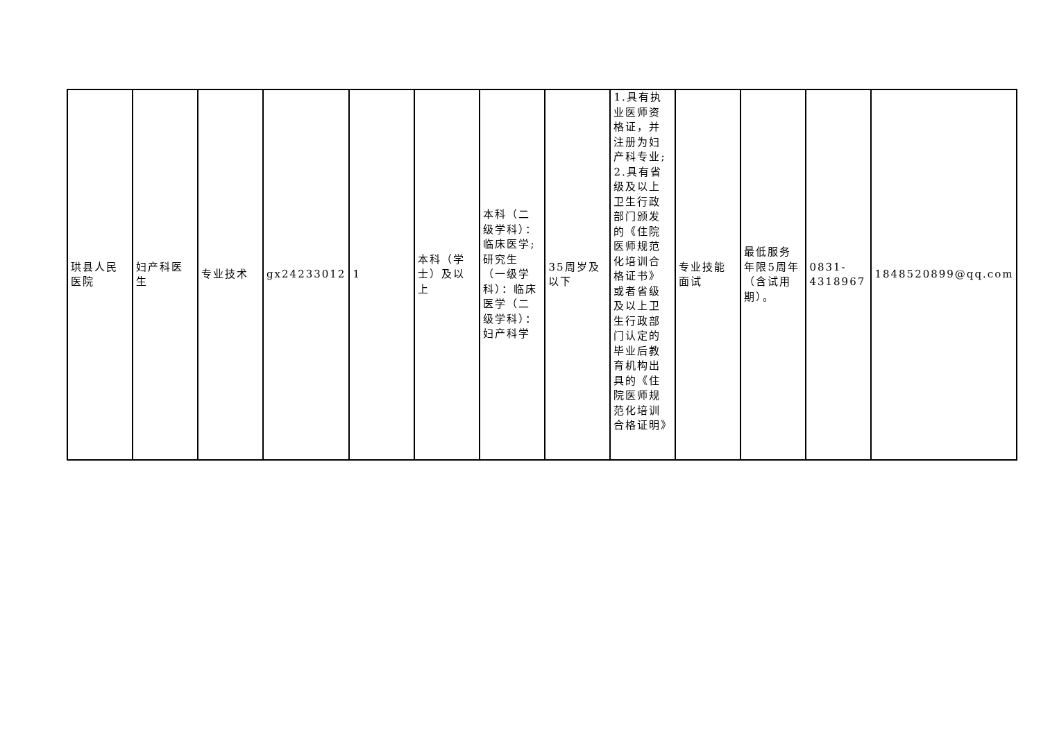| 珙县人民医院 | 妇产科医生 | 专业技术 | gx24233012 | 1 | 本科（学士）及以上 | 本科（二级学科）：临床医学;研究生（一级学科）：临床医学（二级学科）：妇产科学 | 35周岁及以下 | 1.具有执业医师资格证，并注册为妇产科专业; 2.具有省级及以上卫生行政部门颁发的《住院医师规范化培训合格证书》或者省级及以上卫生行政部门认定的毕业后教育机构出具的《住院医师规范化培训合格证明》 | 专业技能面试 | 最低服务年限5周年（含试用期）。 | 0831-4318967 | 1848520899@qq.com |